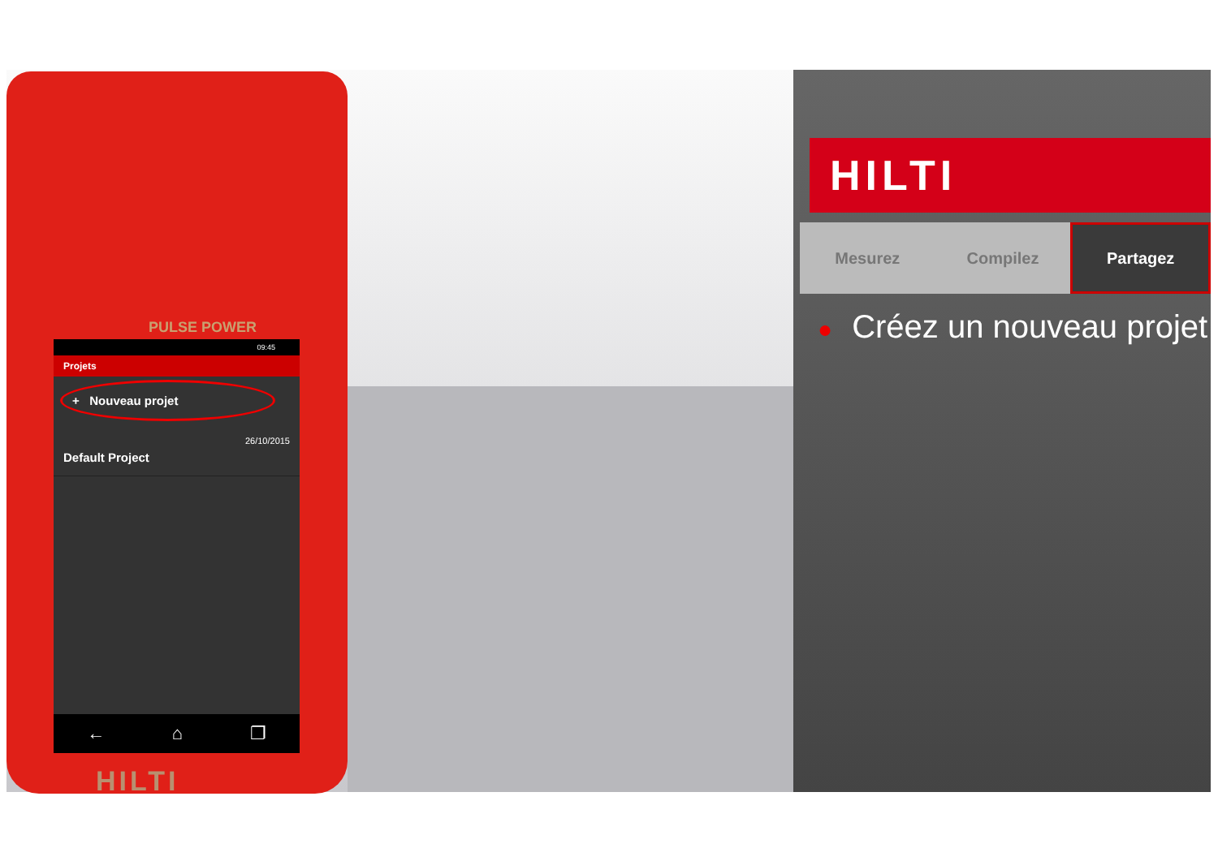PULSE POWER
09:45
Projets
+ Nouveau projet
Default Project 26/10/2015
← ⌂ ❐
HILTI
HILTI
Mesurez Compilez Partagez
● Créez un nouveau projet